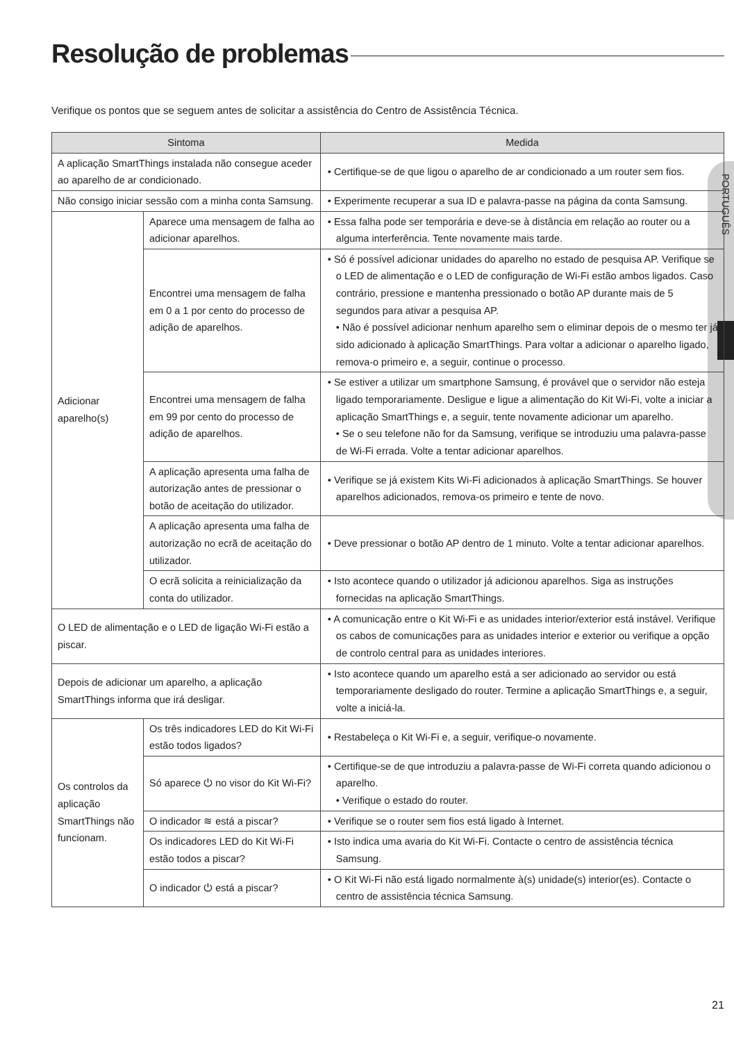Resolução de problemas
Verifique os pontos que se seguem antes de solicitar a assistência do Centro de Assistência Técnica.
PORTUGUÊS
| Sintoma | | Medida |
| --- | --- | --- |
| A aplicação SmartThings instalada não consegue aceder ao aparelho de ar condicionado. | | • Certifique-se de que ligou o aparelho de ar condicionado a um router sem fios. |
| Não consigo iniciar sessão com a minha conta Samsung. | | • Experimente recuperar a sua ID e palavra-passe na página da conta Samsung. |
| Adicionar aparelho(s) | Aparece uma mensagem de falha ao adicionar aparelhos. | • Essa falha pode ser temporária e deve-se à distância em relação ao router ou a alguma interferência. Tente novamente mais tarde. |
| | Encontrei uma mensagem de falha em 0 a 1 por cento do processo de adição de aparelhos. | • Só é possível adicionar unidades do aparelho no estado de pesquisa AP. Verifique se o LED de alimentação e o LED de configuração de Wi-Fi estão ambos ligados. Caso contrário, pressione e mantenha pressionado o botão AP durante mais de 5 segundos para ativar a pesquisa AP. • Não é possível adicionar nenhum aparelho sem o eliminar depois de o mesmo ter já sido adicionado à aplicação SmartThings. Para voltar a adicionar o aparelho ligado, remova-o primeiro e, a seguir, continue o processo. |
| | Encontrei uma mensagem de falha em 99 por cento do processo de adição de aparelhos. | • Se estiver a utilizar um smartphone Samsung, é provável que o servidor não esteja ligado temporariamente. Desligue e ligue a alimentação do Kit Wi-Fi, volte a iniciar a aplicação SmartThings e, a seguir, tente novamente adicionar um aparelho. • Se o seu telefone não for da Samsung, verifique se introduziu uma palavra-passe de Wi-Fi errada. Volte a tentar adicionar aparelhos. |
| | A aplicação apresenta uma falha de autorização antes de pressionar o botão de aceitação do utilizador. | • Verifique se já existem Kits Wi-Fi adicionados à aplicação SmartThings. Se houver aparelhos adicionados, remova-os primeiro e tente de novo. |
| | A aplicação apresenta uma falha de autorização no ecrã de aceitação do utilizador. | • Deve pressionar o botão AP dentro de 1 minuto. Volte a tentar adicionar aparelhos. |
| | O ecrã solicita a reinicialização da conta do utilizador. | • Isto acontece quando o utilizador já adicionou aparelhos. Siga as instruções fornecidas na aplicação SmartThings. |
| O LED de alimentação e o LED de ligação Wi-Fi estão a piscar. | | • A comunicação entre o Kit Wi-Fi e as unidades interior/exterior está instável. Verifique os cabos de comunicações para as unidades interior e exterior ou verifique a opção de controlo central para as unidades interiores. |
| Depois de adicionar um aparelho, a aplicação SmartThings informa que irá desligar. | | • Isto acontece quando um aparelho está a ser adicionado ao servidor ou está temporariamente desligado do router. Termine a aplicação SmartThings e, a seguir, volte a iniciá-la. |
| Os controlos da aplicação SmartThings não funcionam. | Os três indicadores LED do Kit Wi-Fi estão todos ligados? | • Restabeleça o Kit Wi-Fi e, a seguir, verifique-o novamente. |
| | Só aparece ⏻ no visor do Kit Wi-Fi? | • Certifique-se de que introduziu a palavra-passe de Wi-Fi correta quando adicionou o aparelho. • Verifique o estado do router. |
| | O indicador ≋ está a piscar? | • Verifique se o router sem fios está ligado à Internet. |
| | Os indicadores LED do Kit Wi-Fi estão todos a piscar? | • Isto indica uma avaria do Kit Wi-Fi. Contacte o centro de assistência técnica Samsung. |
| | O indicador ⏻ está a piscar? | • O Kit Wi-Fi não está ligado normalmente à(s) unidade(s) interior(es). Contacte o centro de assistência técnica Samsung. |
21